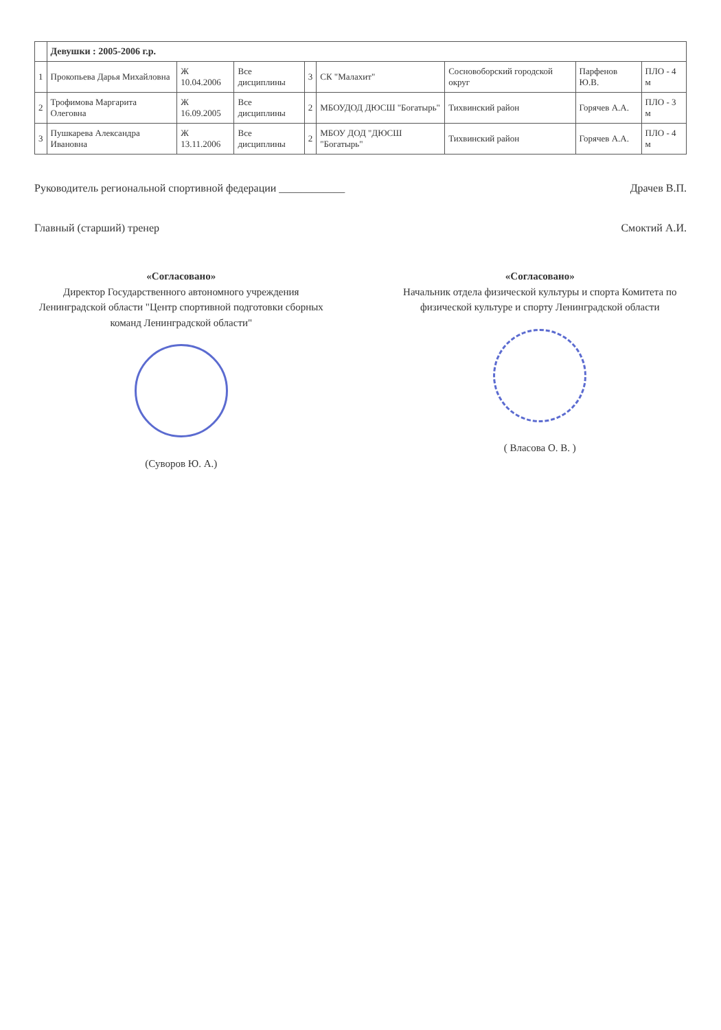| | Девушки : 2005-2006 г.р. | | | | | | | |
| --- | --- | --- | --- | --- | --- | --- | --- | --- |
| 1 | Прокопьева Дарья Михайловна | Ж 10.04.2006 | Все дисциплины | 3 | СК "Малахит" | Сосновоборский городской округ | Парфенов Ю.В. | ПЛО - 4 м |
| 2 | Трофимова Маргарита Олеговна | Ж 16.09.2005 | Все дисциплины | 2 | МБОУДОД ДЮСШ "Богатырь" | Тихвинский район | Горячев А.А. | ПЛО - 3 м |
| 3 | Пушкарева Александра Ивановна | Ж 13.11.2006 | Все дисциплины | 2 | МБОУ ДОД "ДЮСШ "Богатырь" | Тихвинский район | Горячев А.А. | ПЛО - 4 м |
Руководитель региональной спортивной федерации ____________ Драчев В.П.
Главный (старший) тренер Смоктий А.И.
«Согласовано»
Директор Государственного автономного учреждения Ленинградской области "Центр спортивной подготовки сборных команд Ленинградской области"
(Суворов Ю. А.)
«Согласовано»
Начальник отдела физической культуры и спорта Комитета по физической культуре и спорту Ленинградской области
( Власова О. В. )